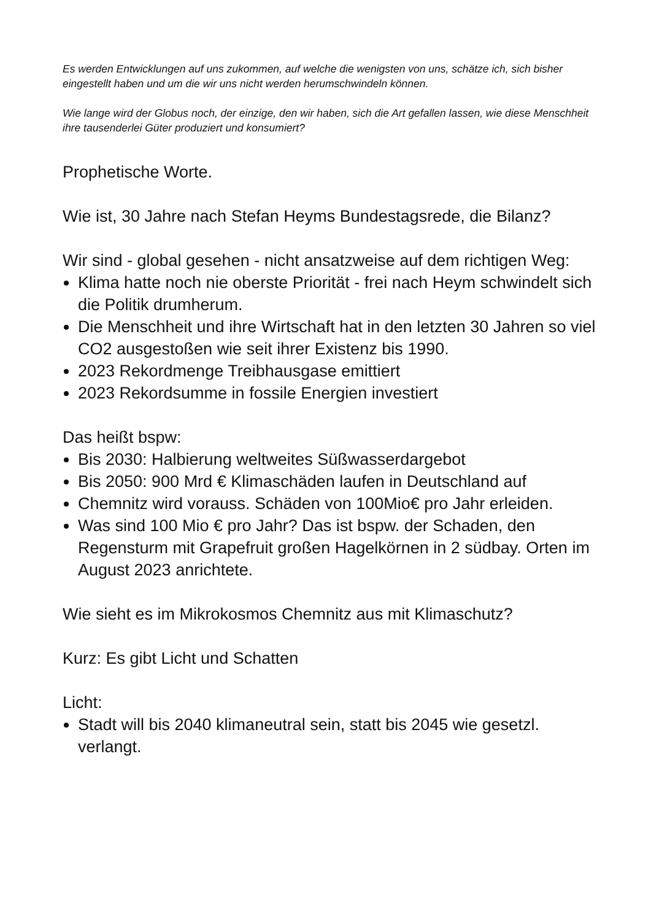Es werden Entwicklungen auf uns zukommen, auf welche die wenigsten von uns, schätze ich, sich bisher eingestellt haben und um die wir uns nicht werden herumschwindeln können.
Wie lange wird der Globus noch, der einzige, den wir haben, sich die Art gefallen lassen, wie diese Menschheit ihre tausenderlei Güter produziert und konsumiert?
Prophetische Worte.
Wie ist, 30 Jahre nach Stefan Heyms Bundestagsrede, die Bilanz?
Wir sind - global gesehen - nicht ansatzweise auf dem richtigen Weg:
Klima hatte noch nie oberste Priorität - frei nach Heym schwindelt sich die Politik drumherum.
Die Menschheit und ihre Wirtschaft hat in den letzten 30 Jahren so viel CO2 ausgestoßen wie seit ihrer Existenz bis 1990.
2023 Rekordmenge Treibhausgase emittiert
2023 Rekordsumme in fossile Energien investiert
Das heißt bspw:
Bis 2030: Halbierung weltweites Süßwasserdargebot
Bis 2050: 900 Mrd € Klimaschäden laufen in Deutschland auf
Chemnitz wird vorauss. Schäden von 100Mio€ pro Jahr erleiden.
Was sind 100 Mio € pro Jahr? Das ist bspw. der Schaden, den Regensturm mit Grapefruit großen Hagelkörnen in 2 südbay. Orten im August 2023 anrichtete.
Wie sieht es im Mikrokosmos Chemnitz aus mit Klimaschutz?
Kurz: Es gibt Licht und Schatten
Licht:
Stadt will bis 2040 klimaneutral sein, statt bis 2045 wie gesetzl. verlangt.